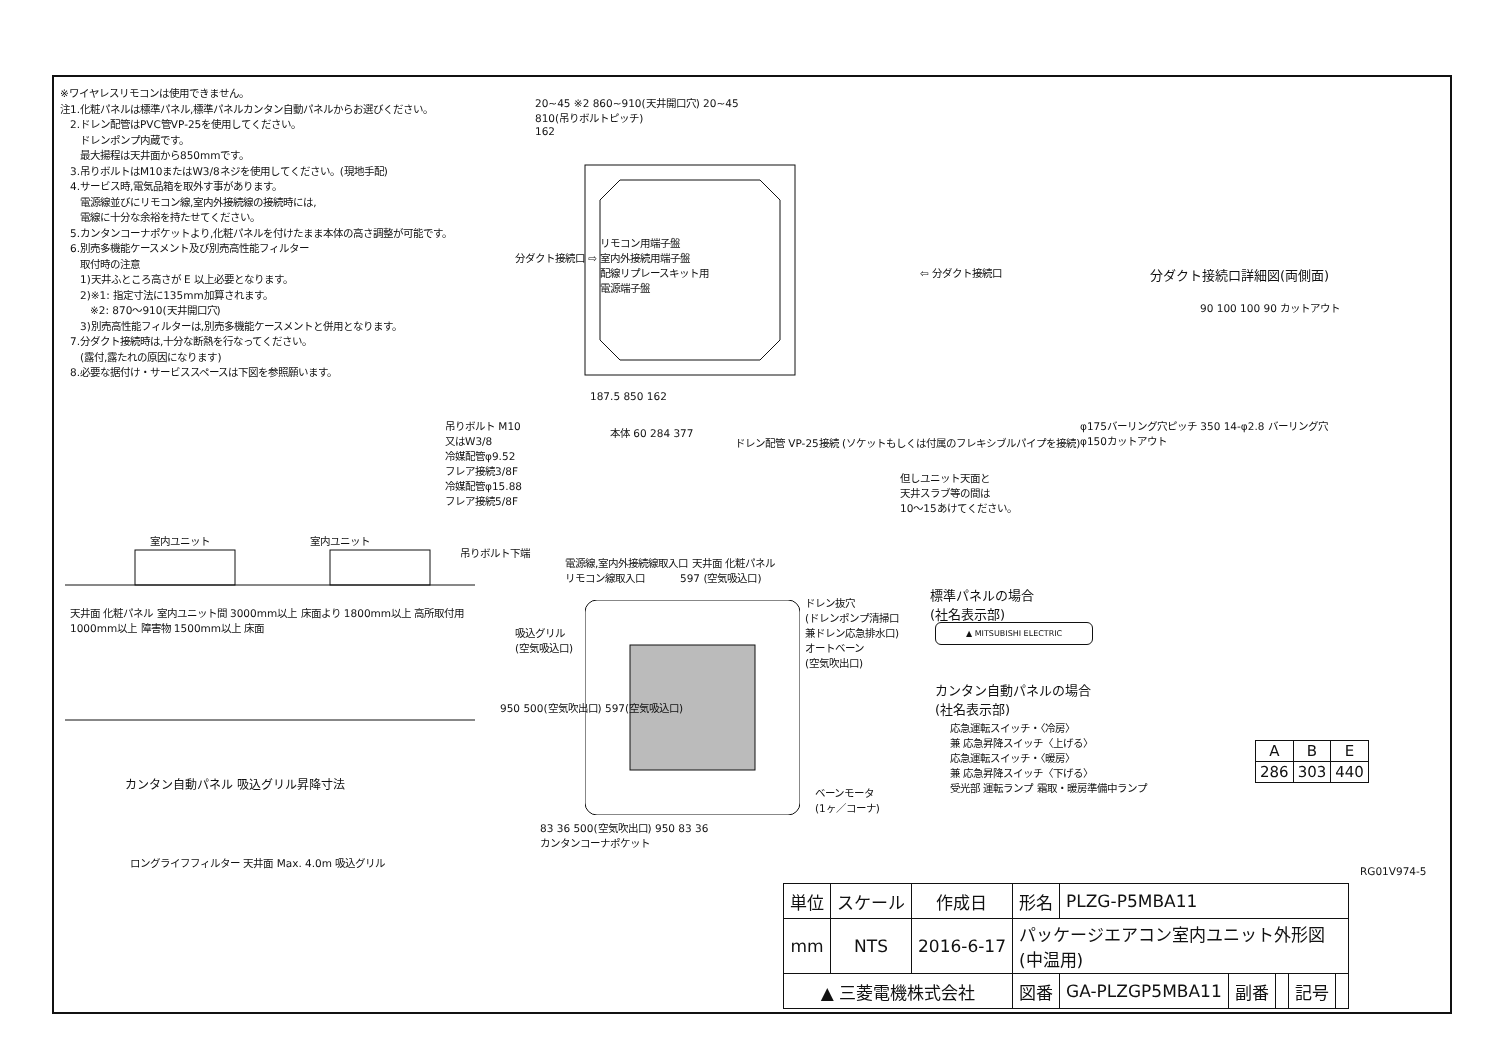※ワイヤレスリモコンは使用できません。
注1.化粧パネルは標準パネル,標準パネルカンタン自動パネルからお選びください。
　2.ドレン配管はPVC管VP-25を使用してください。
　　ドレンポンプ内蔵です。
　　最大揚程は天井面から850mmです。
　3.吊りボルトはM10またはW3/8ネジを使用してください。(現地手配)
　4.サービス時,電気品箱を取外す事があります。
　　電源線並びにリモコン線,室内外接続線の接続時には,
　　電線に十分な余裕を持たせてください。
　5.カンタンコーナポケットより,化粧パネルを付けたまま本体の高さ調整が可能です。
　6.別売多機能ケースメント及び別売高性能フィルター
　　取付時の注意
　　1)天井ふところ高さが E 以上必要となります。
　　2)※1: 指定寸法に135mm加算されます。
　　　※2: 870～910(天井開口穴)
　　3)別売高性能フィルターは,別売多機能ケースメントと併用となります。
　7.分ダクト接続時は,十分な断熱を行なってください。
　　(露付,露たれの原因になります)
　8.必要な据付け・サービススペースは下図を参照願います。
20~45 ※2 860~910(天井開口穴) 20~45
810(吊りボルトピッチ)
162
リモコン用端子盤
室内外接続用端子盤
配線リプレースキット用
電源端子盤
分ダクト接続口 ⇨
⇦ 分ダクト接続口
187.5 850 162
分ダクト接続口詳細図(両側面)
90 100 100 90 カットアウト
φ175バーリング穴ピッチ 350 14-φ2.8 バーリング穴
φ150カットアウト
吊りボルト M10
又はW3/8
冷媒配管φ9.52
フレア接続3/8F
冷媒配管φ15.88
フレア接続5/8F
本体 60 284 377
ドレン配管 VP-25接続 (ソケットもしくは付属のフレキシブルパイプを接続)
但しユニット天面と
天井スラブ等の間は
10～15あけてください。
吊りボルト下端
電源線,室内外接続線取入口 天井面 化粧パネル
リモコン線取入口
室内ユニット　　　　　　　　　　室内ユニット
天井面 化粧パネル 室内ユニット間 3000mm以上 床面より 1800mm以上 高所取付用
1000mm以上 障害物 1500mm以上 床面
カンタン自動パネル 吸込グリル昇降寸法
ロングライフフィルター 天井面 Max. 4.0m 吸込グリル
597 (空気吸込口)
吸込グリル
(空気吸込口)
ドレン抜穴
(ドレンポンプ清掃口
兼ドレン応急排水口)
オートベーン
(空気吹出口)
950 500(空気吹出口) 597(空気吸込口)
ベーンモータ
(1ヶ／コーナ)
83 36 500(空気吹出口) 950 83 36
カンタンコーナポケット
標準パネルの場合
(社名表示部)
▲ MITSUBISHI ELECTRIC
カンタン自動パネルの場合
(社名表示部)
応急運転スイッチ・〈冷房〉
兼 応急昇降スイッチ〈上げる〉
応急運転スイッチ・〈暖房〉
兼 応急昇降スイッチ〈下げる〉
受光部 運転ランプ 霜取・暖房準備中ランプ
| A | B | E |
| --- | --- | --- |
| 286 | 303 | 440 |
RG01V974-5
| 単位 | スケール | 作成日 | 形名 | PLZG-P5MBA11 | | | | |
| mm | NTS | 2016-6-17 | パッケージエアコン室内ユニット外形図 (中温用) | | | | | |
| ▲ 三菱電機株式会社 | | | 図番 | GA-PLZGP5MBA11 | 副番 | | 記号 | |